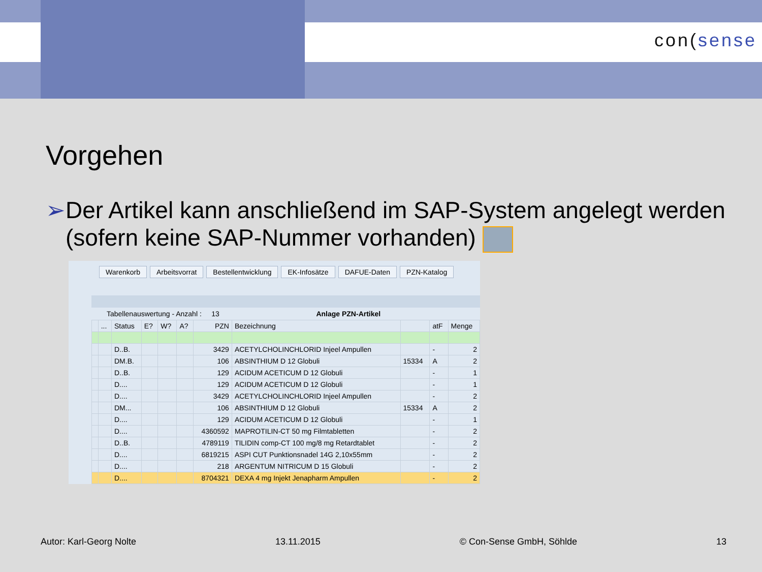con(sense
Vorgehen
➢ Der Artikel kann anschließend im SAP-System angelegt werden (sofern keine SAP-Nummer vorhanden)
Warenkorb Arbeitsvorrat Bestellentwicklung EK-Infosätze DAFUE-Daten PZN-Katalog
Tabellenauswertung - Anzahl : 13 Anlage PZN-Artikel
| | ... | Status | E? | W? | A? | PZN | Bezeichnung | | atF | Menge |
| --- | --- | --- | --- | --- | --- | --- | --- | --- | --- | --- |
| | | D..B. | | | | 3429 | ACETYLCHOLINCHLORID Injeel Ampullen | | - | 2 |
| | | DM.B. | | | | 106 | ABSINTHIUM D 12 Globuli | 15334 | A | 2 |
| | | D..B. | | | | 129 | ACIDUM ACETICUM D 12 Globuli | | - | 1 |
| | | D.... | | | | 129 | ACIDUM ACETICUM D 12 Globuli | | - | 1 |
| | | D.... | | | | 3429 | ACETYLCHOLINCHLORID Injeel Ampullen | | - | 2 |
| | | DM... | | | | 106 | ABSINTHIUM D 12 Globuli | 15334 | A | 2 |
| | | D.... | | | | 129 | ACIDUM ACETICUM D 12 Globuli | | - | 1 |
| | | D.... | | | | 4360592 | MAPROTILIN-CT 50 mg Filmtabletten | | - | 2 |
| | | D..B. | | | | 4789119 | TILIDIN comp-CT 100 mg/8 mg Retardtablet | | - | 2 |
| | | D.... | | | | 6819215 | ASPI CUT Punktionsnadel 14G 2,10x55mm | | - | 2 |
| | | D.... | | | | 218 | ARGENTUM NITRICUM D 15 Globuli | | - | 2 |
| | | D.... | | | | 8704321 | DEXA 4 mg Injekt Jenapharm Ampullen | | - | 2 |
Autor: Karl-Georg Nolte 13.11.2015 © Con-Sense GmbH, Söhlde 13